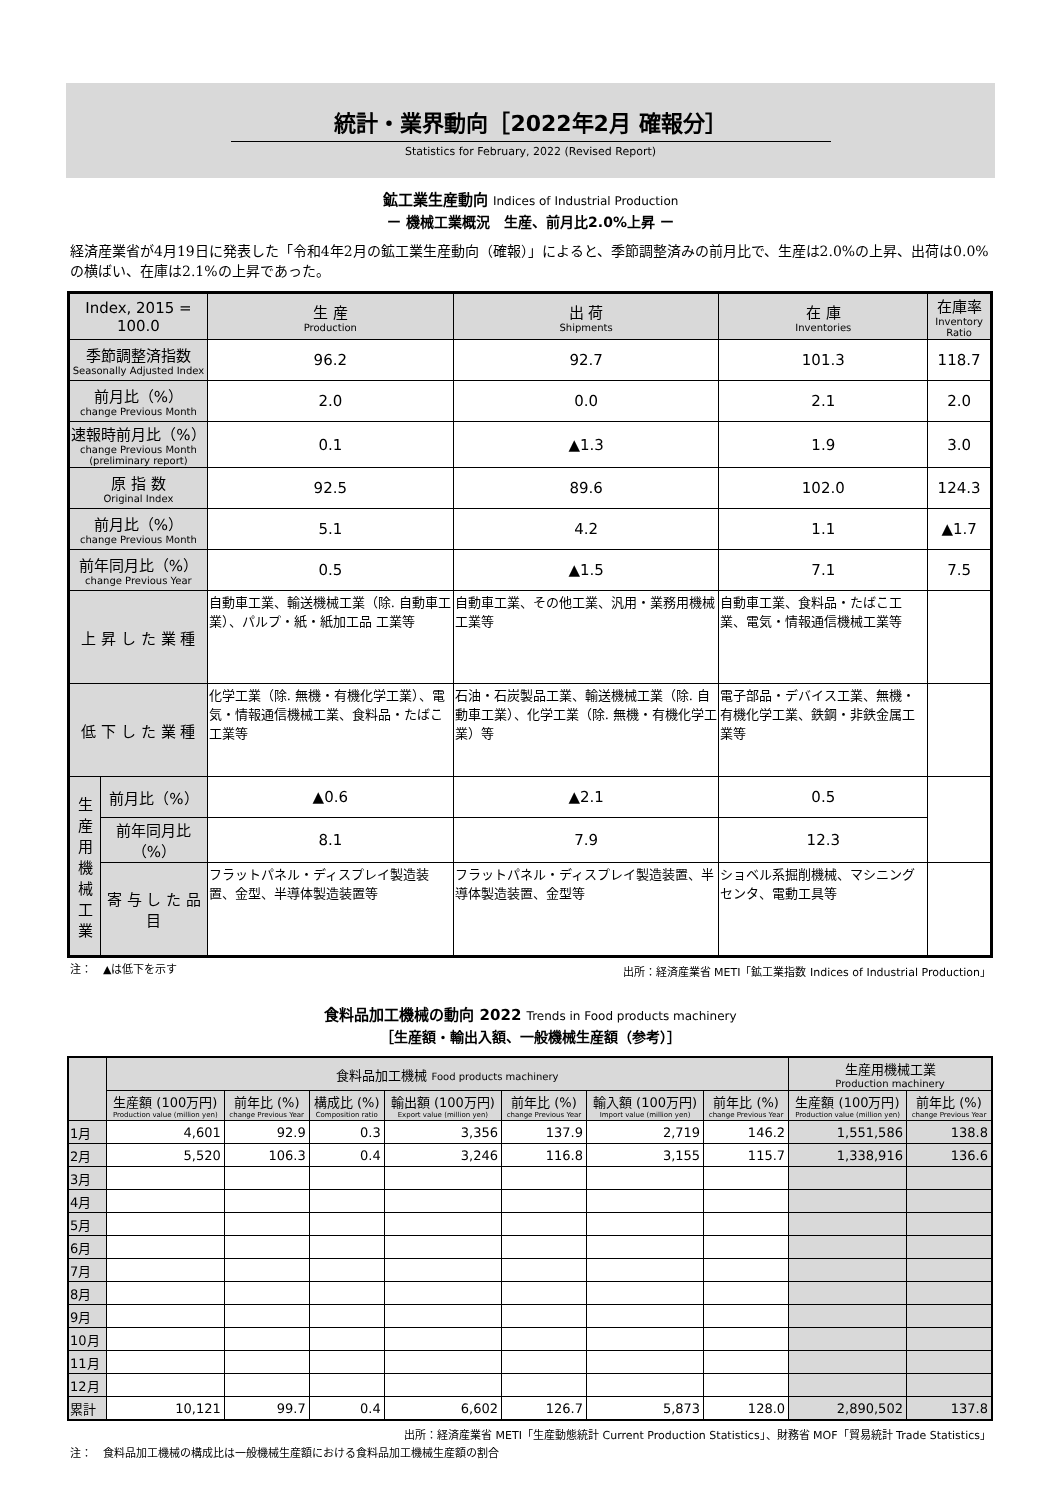統計・業界動向［2022年2月 確報分］
Statistics for February, 2022 (Revised Report)
鉱工業生産動向 Indices of Industrial Production
ー 機械工業概況　生産、前月比2.0%上昇 ー
経済産業省が4月19日に発表した「令和4年2月の鉱工業生産動向（確報）」によると、季節調整済みの前月比で、生産は2.0%の上昇、出荷は0.0%の横ばい、在庫は2.1%の上昇であった。
| Index, 2015 = 100.0 | | 生 産 Production | 出 荷 Shipments | 在 庫 Inventories | 在庫率 Inventory Ratio |
| 季節調整済指数 Seasonally Adjusted Index | | 96.2 | 92.7 | 101.3 | 118.7 |
| 前月比（%） change Previous Month | | 2.0 | 0.0 | 2.1 | 2.0 |
| 速報時前月比（%） change Previous Month (preliminary report) | | 0.1 | ▲1.3 | 1.9 | 3.0 |
| 原 指 数 Original Index | | 92.5 | 89.6 | 102.0 | 124.3 |
| 前月比（%） change Previous Month | | 5.1 | 4.2 | 1.1 | ▲1.7 |
| 前年同月比（%） change Previous Year | | 0.5 | ▲1.5 | 7.1 | 7.5 |
| 上 昇 し た 業 種 | | 自動車工業、輸送機械工業（除. 自動車工業）、パルプ・紙・紙加工品 工業等 | 自動車工業、その他工業、汎用・業務用機械工業等 | 自動車工業、食料品・たばこ工業、電気・情報通信機械工業等 | |
| 低 下 し た 業 種 | | 化学工業（除. 無機・有機化学工業）、電気・情報通信機械工業、食料品・たばこ工業等 | 石油・石炭製品工業、輸送機械工業（除. 自動車工業）、化学工業（除. 無機・有機化学工業）等 | 電子部品・デバイス工業、無機・有機化学工業、鉄鋼・非鉄金属工業等 | |
| 生産用機械工業 | 前月比（%） | ▲0.6 | ▲2.1 | 0.5 | |
| | 前年同月比（%） | 8.1 | 7.9 | 12.3 | |
| | 寄 与 し た 品 目 | フラットパネル・ディスプレイ製造装置、金型、半導体製造装置等 | フラットパネル・ディスプレイ製造装置、半導体製造装置、金型等 | ショベル系掘削機械、マシニングセンタ、電動工具等 | |
注：　▲は低下を示す 出所：経済産業省 METI「鉱工業指数 Indices of Industrial Production」
食料品加工機械の動向 2022 Trends in Food products machinery
［生産額・輸出入額、一般機械生産額（参考）］
| | 食料品加工機械 Food products machinery | | | | | | | 生産用機械工業 Production machinery | |
| --- | --- | --- | --- | --- | --- | --- | --- | --- | --- |
| | 生産額 (100万円) Production value (million yen) | 前年比 (%) change Previous Year | 構成比 (%) Composition ratio | 輸出額 (100万円) Export value (million yen) | 前年比 (%) change Previous Year | 輸入額 (100万円) Import value (million yen) | 前年比 (%) change Previous Year | 生産額 (100万円) Production value (million yen) | 前年比 (%) change Previous Year |
| 1月 | 4,601 | 92.9 | 0.3 | 3,356 | 137.9 | 2,719 | 146.2 | 1,551,586 | 138.8 |
| 2月 | 5,520 | 106.3 | 0.4 | 3,246 | 116.8 | 3,155 | 115.7 | 1,338,916 | 136.6 |
| 3月 | | | | | | | | | |
| 4月 | | | | | | | | | |
| 5月 | | | | | | | | | |
| 6月 | | | | | | | | | |
| 7月 | | | | | | | | | |
| 8月 | | | | | | | | | |
| 9月 | | | | | | | | | |
| 10月 | | | | | | | | | |
| 11月 | | | | | | | | | |
| 12月 | | | | | | | | | |
| 累計 | 10,121 | 99.7 | 0.4 | 6,602 | 126.7 | 5,873 | 128.0 | 2,890,502 | 137.8 |
出所：経済産業省 METI「生産動態統計 Current Production Statistics」、財務省 MOF「貿易統計 Trade Statistics」
注：　食料品加工機械の構成比は一般機械生産額における食料品加工機械生産額の割合